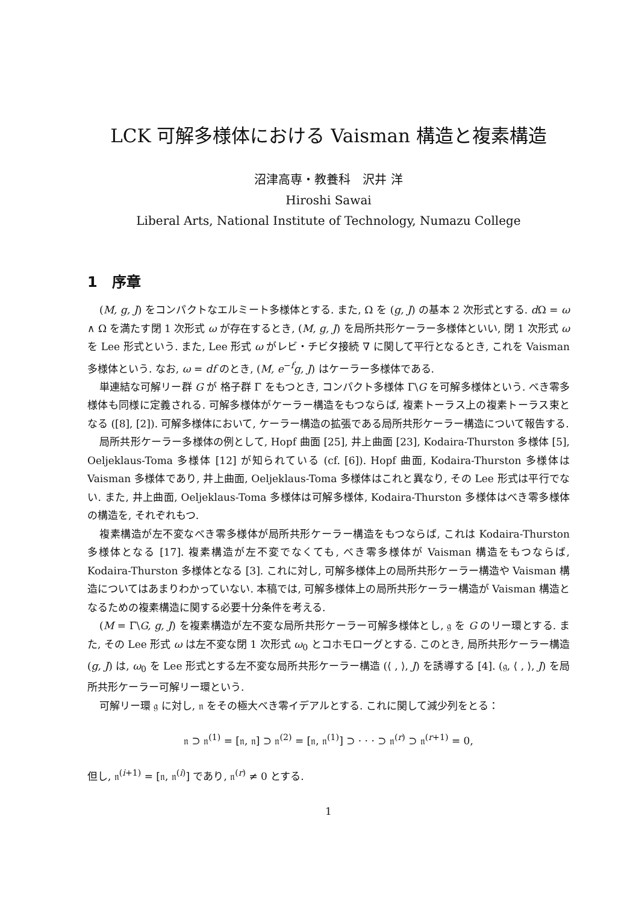LCK 可解多様体における Vaisman 構造と複素構造
沼津高専・教養科　沢井 洋
Hiroshi Sawai
Liberal Arts, National Institute of Technology, Numazu College
1　序章
(M, g, J) をコンパクトなエルミート多様体とする. また, Ω を (g, J) の基本 2 次形式とする. d Ω = ω ∧ Ω を満たす閉 1 次形式 ω が存在するとき, (M, g, J) を局所共形ケーラー多様体といい, 閉 1 次形式 ω を Lee 形式という. また, Lee 形式 ω がレビ・チビタ接続 ∇ に関して平行となるとき, これを Vaisman 多様体という. なお, ω = df のとき, (M, e<sup>−f</sup>g, J) はケーラー多様体である.
単連結な可解リー群 G が 格子群 Γ をもつとき, コンパクト多様体 Γ\G を可解多様体という. べき零多様体も同様に定義される. 可解多様体がケーラー構造をもつならば, 複素トーラス上の複素トーラス束となる ([8], [2]). 可解多様体において, ケーラー構造の拡張である局所共形ケーラー構造について報告する.
局所共形ケーラー多様体の例として, Hopf 曲面 [25], 井上曲面 [23], Kodaira-Thurston 多様体 [5], Oeljeklaus-Toma 多様体 [12] が知られている (cf. [6]). Hopf 曲面, Kodaira-Thurston 多様体は Vaisman 多様体であり, 井上曲面, Oeljeklaus-Toma 多様体はこれと異なり, その Lee 形式は平行でない. また, 井上曲面, Oeljeklaus-Toma 多様体は可解多様体, Kodaira-Thurston 多様体はべき零多様体の構造を, それぞれもつ.
複素構造が左不変なべき零多様体が局所共形ケーラー構造をもつならば, これは Kodaira-Thurston 多様体となる [17]. 複素構造が左不変でなくても, べき零多様体が Vaisman 構造をもつならば, Kodaira-Thurston 多様体となる [3]. これに対し, 可解多様体上の局所共形ケーラー構造や Vaisman 構造についてはあまりわかっていない. 本稿では, 可解多様体上の局所共形ケーラー構造が Vaisman 構造となるための複素構造に関する必要十分条件を考える.
(M = Γ\G, g, J) を複素構造が左不変な局所共形ケーラー可解多様体とし, 𝔤 を G のリー環とする. また, その Lee 形式 ω は左不変な閉 1 次形式 ω<sub>0</sub> とコホモローグとする. このとき, 局所共形ケーラー構造 (g, J) は, ω<sub>0</sub> を Lee 形式とする左不変な局所共形ケーラー構造 (⟨ , ⟩, J) を誘導する [4]. (𝔤, ⟨ , ⟩, J) を局所共形ケーラー可解リー環という.
可解リー環 𝔤 に対し, 𝔫 をその極大べき零イデアルとする. これに関して減少列をとる：
𝔫 ⊃ 𝔫<sup>(1)</sup> = [𝔫, 𝔫] ⊃ 𝔫<sup>(2)</sup> = [𝔫, 𝔫<sup>(1)</sup>] ⊃ · · · ⊃ 𝔫<sup>(r)</sup> ⊃ 𝔫<sup>(r+1)</sup> = 0,
但し, 𝔫<sup>(i+1)</sup> = [𝔫, 𝔫<sup>(i)</sup>] であり, 𝔫<sup>(r)</sup> ≠ 0 とする.
1